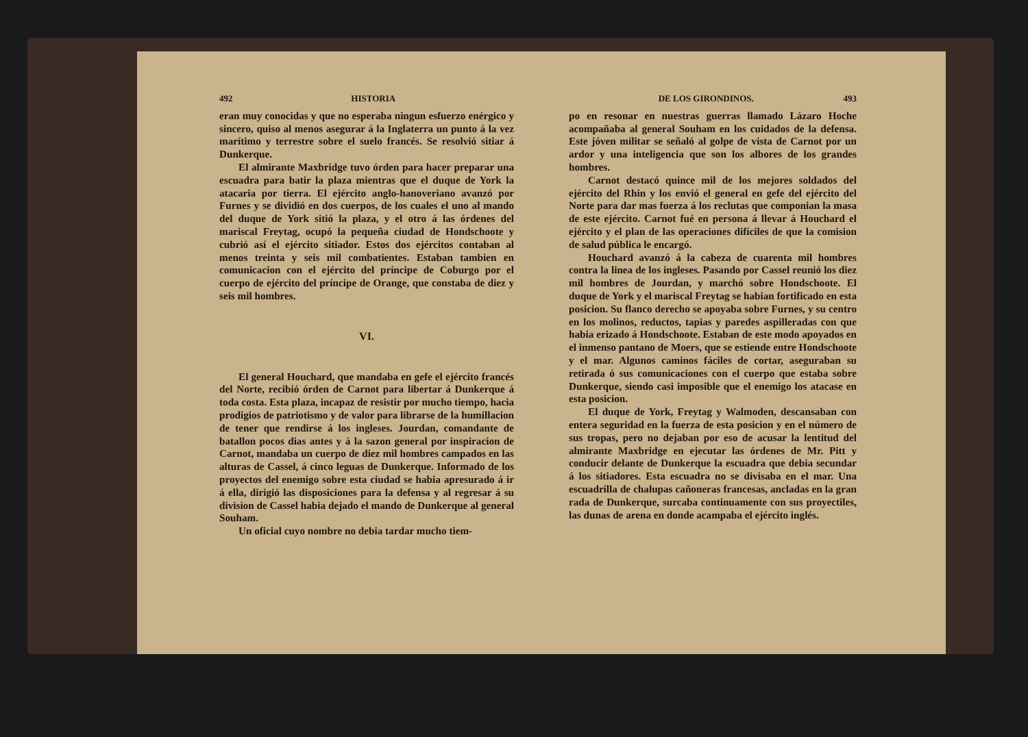492 HISTORIA
eran muy conocidas y que no esperaba ningun esfuerzo enérgico y sincero, quiso al menos asegurar á la Inglaterra un punto á la vez marítimo y terrestre sobre el suelo francés. Se resolvió sitiar á Dunkerque.
El almirante Maxbridge tuvo órden para hacer preparar una escuadra para batir la plaza mientras que el duque de York la atacaria por tierra. El ejército anglo-hanoveriano avanzó por Furnes y se dividió en dos cuerpos, de los cuales el uno al mando del duque de York sitió la plaza, y el otro á las órdenes del mariscal Freytag, ocupó la pequeña ciudad de Hondschoote y cubrió así el ejército sitiador. Estos dos ejércitos contaban al menos treinta y seis mil combatientes. Estaban tambien en comunicacion con el ejército del príncipe de Coburgo por el cuerpo de ejército del príncipe de Orange, que constaba de diez y seis mil hombres.
VI.
El general Houchard, que mandaba en gefe el ejército francés del Norte, recibió órden de Carnot para libertar á Dunkerque á toda costa. Esta plaza, incapaz de resistir por mucho tiempo, hacia prodigios de patriotismo y de valor para librarse de la humillacion de tener que rendirse á los ingleses. Jourdan, comandante de batallon pocos dias antes y á la sazon general por inspiracion de Carnot, mandaba un cuerpo de diez mil hombres campados en las alturas de Cassel, á cinco leguas de Dunkerque. Informado de los proyectos del enemigo sobre esta ciudad se habia apresurado á ir á ella, dirigió las disposiciones para la defensa y al regresar á su division de Cassel habia dejado el mando de Dunkerque al general Souham.
Un oficial cuyo nombre no debia tardar mucho tiem-
DE LOS GIRONDINOS. 493
po en resonar en nuestras guerras llamado Lázaro Hoche acompañaba al general Souham en los cuidados de la defensa. Este jóven militar se señaló al golpe de vista de Carnot por un ardor y una inteligencia que son los albores de los grandes hombres.
Carnot destacó quince mil de los mejores soldados del ejército del Rhin y los envió el general en gefe del ejército del Norte para dar mas fuerza á los reclutas que componian la masa de este ejército. Carnot fué en persona á llevar á Houchard el ejército y el plan de las operaciones difíciles de que la comision de salud pública le encargó.
Houchard avanzó á la cabeza de cuarenta mil hombres contra la linea de los ingleses. Pasando por Cassel reunió los diez mil hombres de Jourdan, y marchó sobre Hondschoote. El duque de York y el mariscal Freytag se habian fortificado en esta posicion. Su flanco derecho se apoyaba sobre Furnes, y su centro en los molinos, reductos, tapias y paredes aspilleradas con que habia erizado á Hondschoote. Estaban de este modo apoyados en el inmenso pantano de Moers, que se estiende entre Hondschoote y el mar. Algunos caminos fáciles de cortar, aseguraban su retirada ó sus comunicaciones con el cuerpo que estaba sobre Dunkerque, siendo casi imposible que el enemigo los atacase en esta posicion.
El duque de York, Freytag y Walmoden, descansaban con entera seguridad en la fuerza de esta posicion y en el número de sus tropas, pero no dejaban por eso de acusar la lentitud del almirante Maxbridge en ejecutar las órdenes de Mr. Pitt y conducir delante de Dunkerque la escuadra que debia secundar á los sitiadores. Esta escuadra no se divisaba en el mar. Una escuadrilla de chalupas cañoneras francesas, ancladas en la gran rada de Dunkerque, surcaba continuamente con sus proyectiles, las dunas de arena en donde acampaba el ejército inglés.